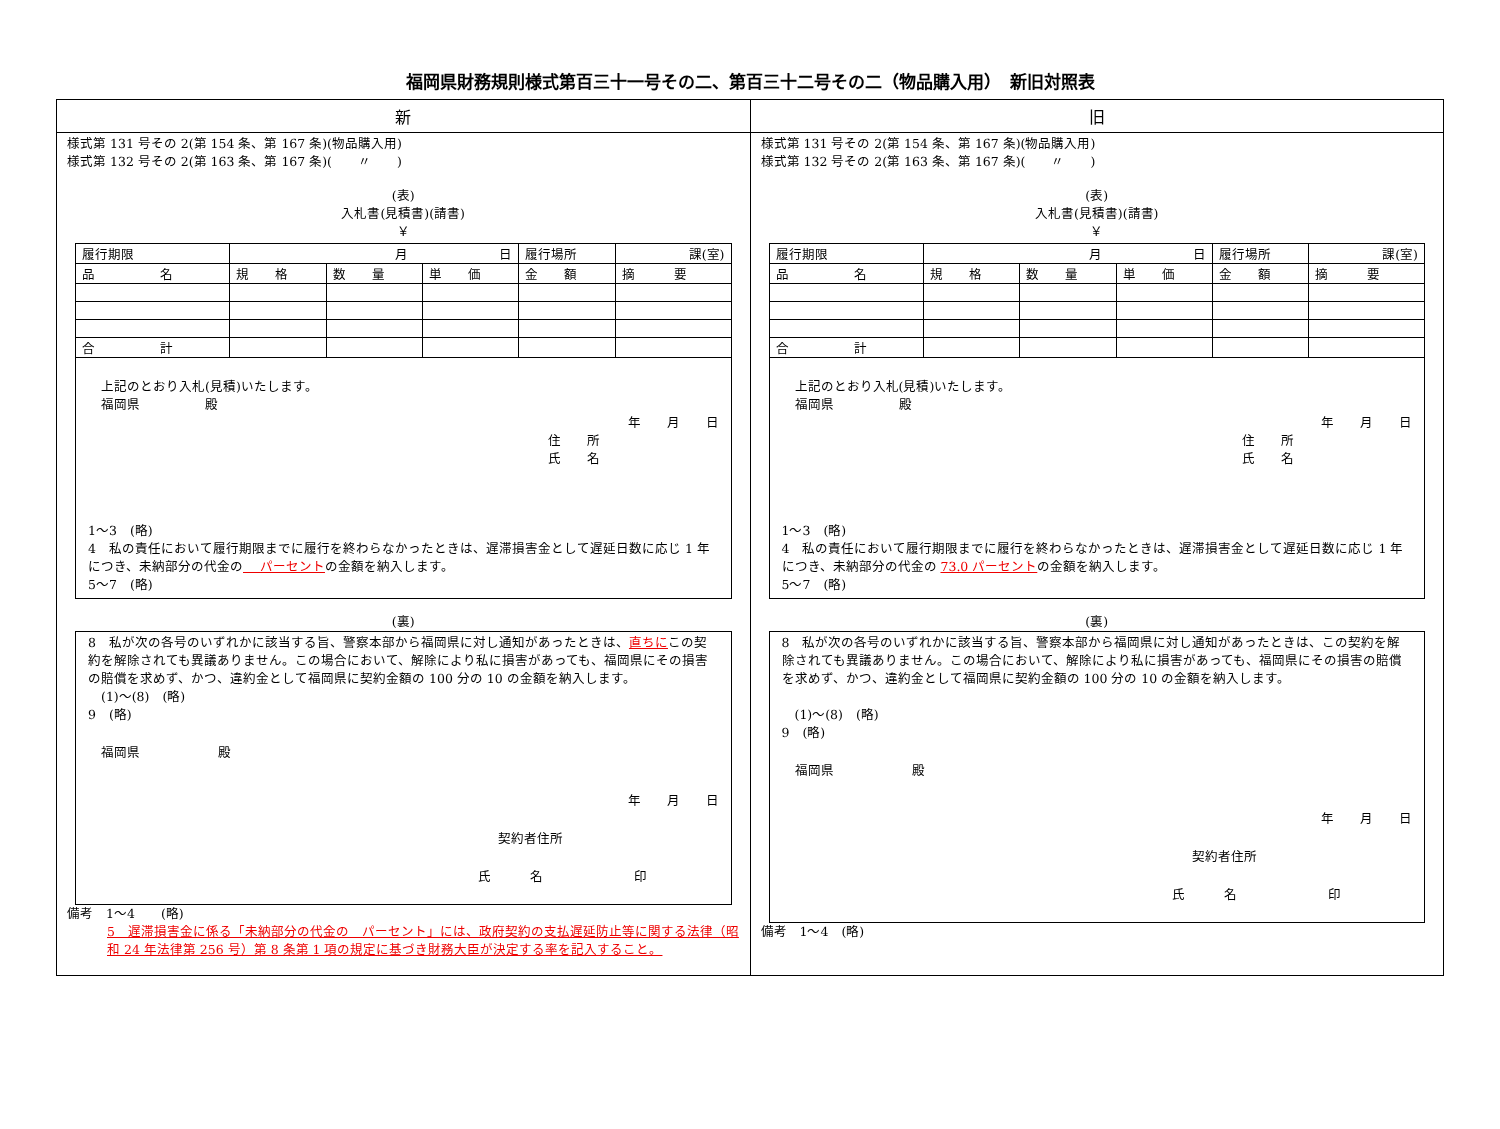福岡県財務規則様式第百三十一号その二、第百三十二号その二（物品購入用）　新旧対照表
新 旧
様式第 131 号その 2(第 154 条、第 167 条)(物品購入用)
様式第 132 号その 2(第 163 条、第 167 条)(　　〃　　)
(表)
入札書(見積書)(請書)
￥
| 履行期限 | 月 日 | | | 履行場所 | 課(室) |
| 品 名 | 規 格 | 数 量 | 単 価 | 金 額 | 摘 要 |
| 合 計 | | | | | |
　上記のとおり入札(見積)いたします。
　福岡県　　　　　殿
年　　月　　日
住　　所
氏　　名
1～3　(略)
4　私の責任において履行期限までに履行を終わらなかったときは、遅滞損害金として遅延日数に応じ 1 年につき、未納部分の代金の　 パーセントの金額を納入します。
5～7　(略)
(裏)
8　私が次の各号のいずれかに該当する旨、警察本部から福岡県に対し通知があったときは、直ちにこの契約を解除されても異議ありません。この場合において、解除により私に損害があっても、福岡県にその損害の賠償を求めず、かつ、違約金として福岡県に契約金額の 100 分の 10 の金額を納入します。
　(1)～(8)　(略)
9　(略)
　福岡県　　　　　　殿
年　　月　　日
契約者住所
氏　　　名　　　　　　　印
備考　1～4　　(略)
5　遅滞損害金に係る「未納部分の代金の　パーセント」には、政府契約の支払遅延防止等に関する法律（昭和 24 年法律第 256 号）第 8 条第 1 項の規定に基づき財務大臣が決定する率を記入すること。
様式第 131 号その 2(第 154 条、第 167 条)(物品購入用)
様式第 132 号その 2(第 163 条、第 167 条)(　　〃　　)
(表)
入札書(見積書)(請書)
￥
| 履行期限 | 月 日 | | | 履行場所 | 課(室) |
| 品 名 | 規 格 | 数 量 | 単 価 | 金 額 | 摘 要 |
| 合 計 | | | | | |
　上記のとおり入札(見積)いたします。
　福岡県　　　　　殿
年　　月　　日
住　　所
氏　　名
1～3　(略)
4　私の責任において履行期限までに履行を終わらなかったときは、遅滞損害金として遅延日数に応じ 1 年につき、未納部分の代金の 73.0 パーセントの金額を納入します。
5～7　(略)
(裏)
8　私が次の各号のいずれかに該当する旨、警察本部から福岡県に対し通知があったときは、この契約を解除されても異議ありません。この場合において、解除により私に損害があっても、福岡県にその損害の賠償を求めず、かつ、違約金として福岡県に契約金額の 100 分の 10 の金額を納入します。
　(1)～(8)　(略)
9　(略)
　福岡県　　　　　　殿
年　　月　　日
契約者住所
氏　　　名　　　　　　　印
備考　1～4　(略)